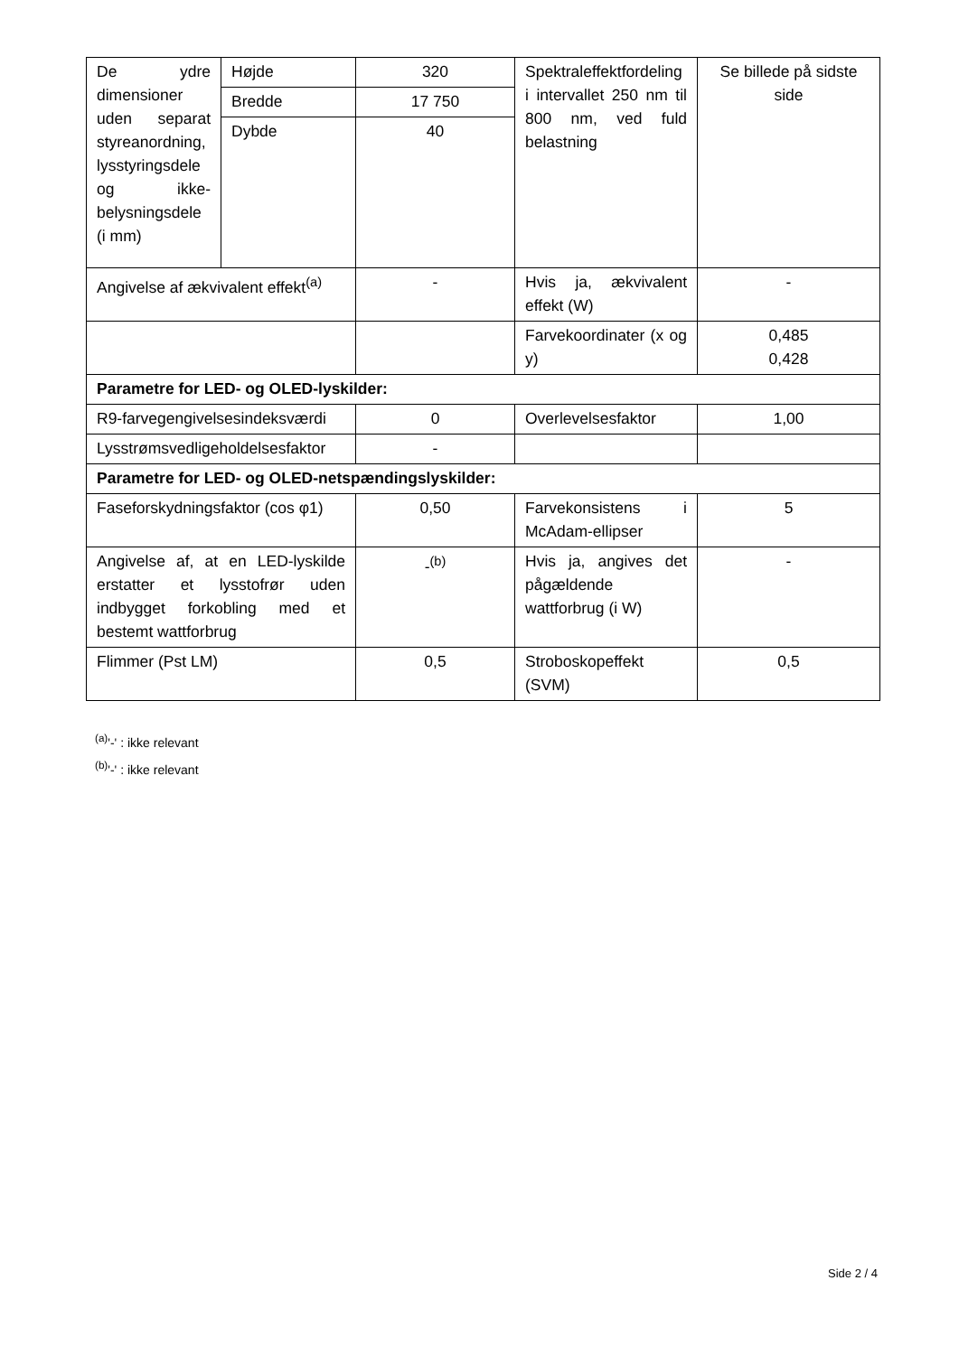| De ydre dimensioner uden separat styreanordning, lysstyringsdele og ikke-belysningsdele (i mm) | Højde | 320 | Spektraleffektfordeling i intervallet 250 nm til 800 nm, ved fuld belastning | Se billede på sidste side |
| | Bredde | 17 750 | | |
| | Dybde | 40 | | |
| Angivelse af ækvivalent effekt<sup>(a)</sup> | | - | Hvis ja, ækvivalent effekt (W) | - |
| | | | Farvekoordinater (x og y) | 0,485 0,428 |
| Parametre for LED- og OLED-lyskilder: | | | | |
| R9-farvegengivelsesindeksværdi | | 0 | Overlevelsesfaktor | 1,00 |
| Lysstrømsvedligeholdelsesfaktor | | - | | |
| Parametre for LED- og OLED-netspændingslyskilder: | | | | |
| Faseforskydningsfaktor (cos φ1) | | 0,50 | Farvekonsistens i McAdam-ellipser | 5 |
| Angivelse af, at en LED-lyskilde erstatter et lysstofrør uden indbygget forkobling med et bestemt wattforbrug | | -<sup>(b)</sup> | Hvis ja, angives det pågældende wattforbrug (i W) | - |
| Flimmer (Pst LM) | | 0,5 | Stroboskopeffekt (SVM) | 0,5 |
<sup>(a)</sup> '-' : ikke relevant
<sup>(b)</sup> '-' : ikke relevant
Side 2 / 4